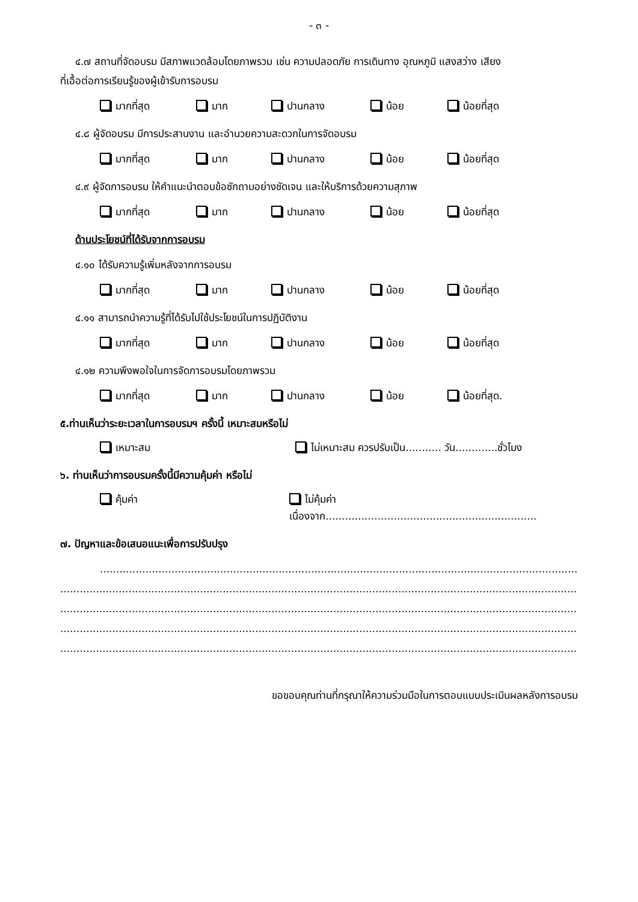- ๓ -
๔.๗ สถานที่จัดอบรม มีสภาพแวดล้อมโดยภาพรวม เช่น ความปลอดภัย การเดินทาง อุณหภูมิ แสงสว่าง เสียง
ที่เอื้อต่อการเรียนรู้ของผู้เข้ารับการอบรม
มากที่สุด มาก ปานกลาง น้อย น้อยที่สุด
๔.๘ ผู้จัดอบรม มีการประสานงาน และอำนวยความสะดวกในการจัดอบรม
มากที่สุด มาก ปานกลาง น้อย น้อยที่สุด
๔.๙ ผู้จัดการอบรม ให้คำแนะนำตอบข้อซักถามอย่างชัดเจน และให้บริการด้วยความสุภาพ
มากที่สุด มาก ปานกลาง น้อย น้อยที่สุด
ด้านประโยชน์ที่ได้รับจากการอบรม
๔.๑๐ ได้รับความรู้เพิ่มหลังจากการอบรม
มากที่สุด มาก ปานกลาง น้อย น้อยที่สุด
๔.๑๑ สามารถนำความรู้ที่ได้รับไปใช้ประโยชน์ในการปฏิบัติงาน
มากที่สุด มาก ปานกลาง น้อย น้อยที่สุด
๔.๑๒ ความพึงพอใจในการจัดการอบรมโดยภาพรวม
มากที่สุด มาก ปานกลาง น้อย น้อยที่สุด.
๕.ท่านเห็นว่าระยะเวลาในการอบรมฯ ครั้งนี้ เหมาะสมหรือไม่
เหมาะสม ไม่เหมาะสม ควรปรับเป็น........... วัน.............ชั่วโมง
๖. ท่านเห็นว่าการอบรมครั้งนี้มีความคุ้มค่า หรือไม่
คุ้มค่า ไม่คุ้มค่า เนื่องจาก.................................................................
๗. ปัญหาและข้อเสนอแนะเพื่อการปรับปรุง
........................................................................................................................................................................................................
..................................................................................................................................................................................................................
..................................................................................................................................................................................................................
..................................................................................................................................................................................................................
..................................................................................................................................................................................................................
ขอขอบคุณท่านที่กรุณาให้ความร่วมมือในการตอบแบบประเมินผลหลังการอบรม